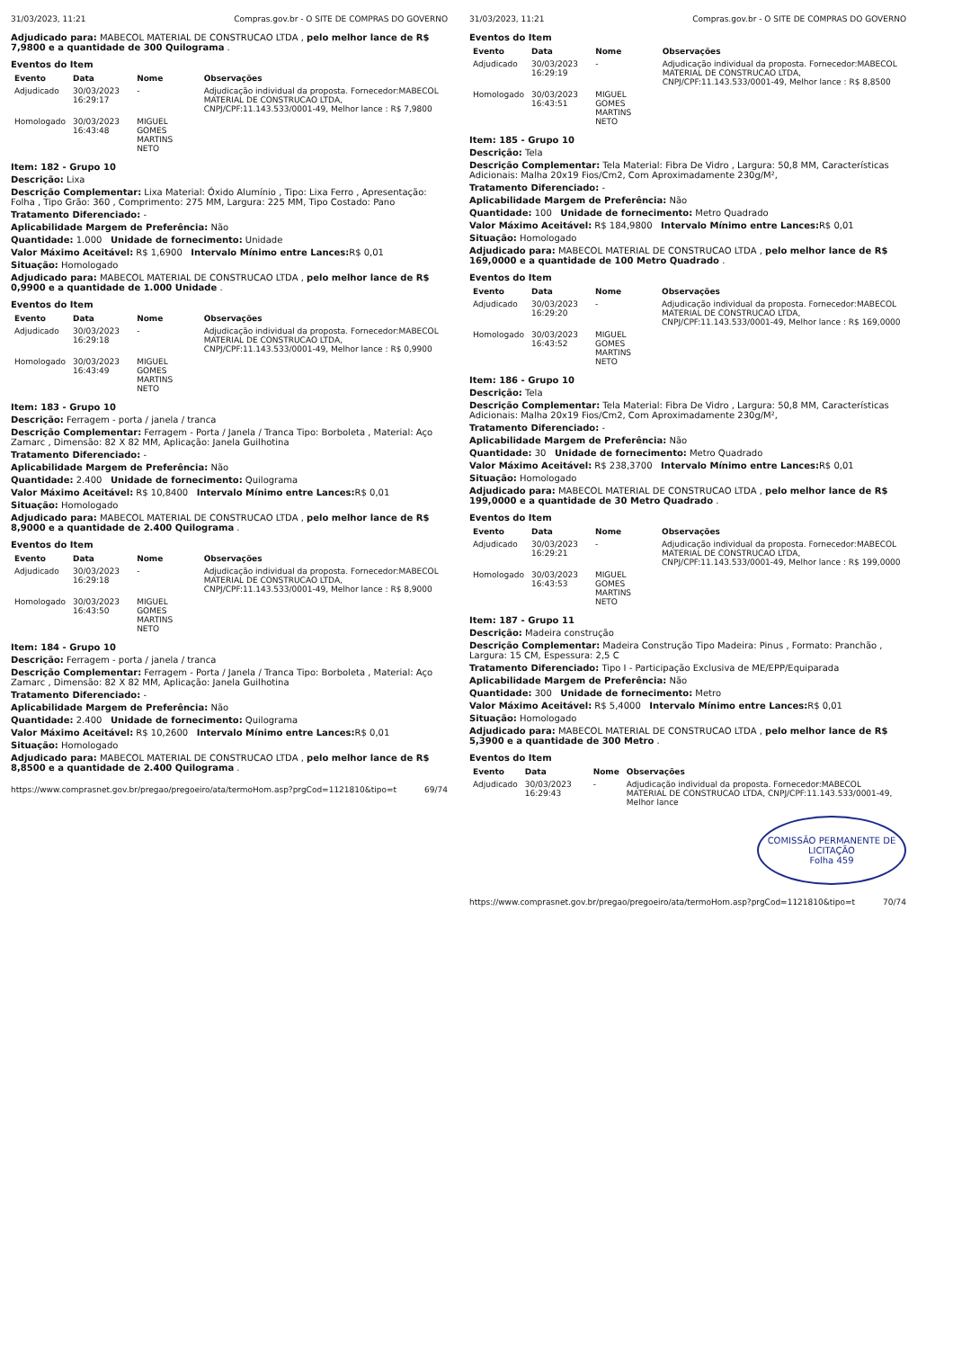31/03/2023, 11:21 Compras.gov.br - O SITE DE COMPRAS DO GOVERNO
Adjudicado para: MABECOL MATERIAL DE CONSTRUCAO LTDA , pelo melhor lance de R$ 7,9800 e a quantidade de 300 Quilograma .
Eventos do Item
| Evento | Data | Nome | Observações |
| --- | --- | --- | --- |
| Adjudicado | 30/03/2023 16:29:17 | - | Adjudicação individual da proposta. Fornecedor:MABECOL MATERIAL DE CONSTRUCAO LTDA, CNPJ/CPF:11.143.533/0001-49, Melhor lance : R$ 7,9800 |
| Homologado | 30/03/2023 16:43:48 | MIGUEL GOMES MARTINS NETO | |
Item: 182 - Grupo 10
Descrição: Lixa
Descrição Complementar: Lixa Material: Óxido Alumínio , Tipo: Lixa Ferro , Apresentação: Folha , Tipo Grão: 360 , Comprimento: 275 MM, Largura: 225 MM, Tipo Costado: Pano
Tratamento Diferenciado: -
Aplicabilidade Margem de Preferência: Não
Quantidade: 1.000 Unidade de fornecimento: Unidade
Valor Máximo Aceitável: R$ 1,6900 Intervalo Mínimo entre Lances: R$ 0,01
Situação: Homologado
Adjudicado para: MABECOL MATERIAL DE CONSTRUCAO LTDA , pelo melhor lance de R$ 0,9900 e a quantidade de 1.000 Unidade .
Eventos do Item
| Evento | Data | Nome | Observações |
| --- | --- | --- | --- |
| Adjudicado | 30/03/2023 16:29:18 | - | Adjudicação individual da proposta. Fornecedor:MABECOL MATERIAL DE CONSTRUCAO LTDA, CNPJ/CPF:11.143.533/0001-49, Melhor lance : R$ 0,9900 |
| Homologado | 30/03/2023 16:43:49 | MIGUEL GOMES MARTINS NETO | |
Item: 183 - Grupo 10
Descrição: Ferragem - porta / janela / tranca
Descrição Complementar: Ferragem - Porta / Janela / Tranca Tipo: Borboleta , Material: Aço Zamarc , Dimensão: 82 X 82 MM, Aplicação: Janela Guilhotina
Tratamento Diferenciado: -
Aplicabilidade Margem de Preferência: Não
Quantidade: 2.400 Unidade de fornecimento: Quilograma
Valor Máximo Aceitável: R$ 10,8400 Intervalo Mínimo entre Lances: R$ 0,01
Situação: Homologado
Adjudicado para: MABECOL MATERIAL DE CONSTRUCAO LTDA , pelo melhor lance de R$ 8,9000 e a quantidade de 2.400 Quilograma .
Eventos do Item
| Evento | Data | Nome | Observações |
| --- | --- | --- | --- |
| Adjudicado | 30/03/2023 16:29:18 | - | Adjudicação individual da proposta. Fornecedor:MABECOL MATERIAL DE CONSTRUCAO LTDA, CNPJ/CPF:11.143.533/0001-49, Melhor lance : R$ 8,9000 |
| Homologado | 30/03/2023 16:43:50 | MIGUEL GOMES MARTINS NETO | |
Item: 184 - Grupo 10
Descrição: Ferragem - porta / janela / tranca
Descrição Complementar: Ferragem - Porta / Janela / Tranca Tipo: Borboleta , Material: Aço Zamarc , Dimensão: 82 X 82 MM, Aplicação: Janela Guilhotina
Tratamento Diferenciado: -
Aplicabilidade Margem de Preferência: Não
Quantidade: 2.400 Unidade de fornecimento: Quilograma
Valor Máximo Aceitável: R$ 10,2600 Intervalo Mínimo entre Lances: R$ 0,01
Situação: Homologado
Adjudicado para: MABECOL MATERIAL DE CONSTRUCAO LTDA , pelo melhor lance de R$ 8,8500 e a quantidade de 2.400 Quilograma .
https://www.comprasnet.gov.br/pregao/pregoeiro/ata/termoHom.asp?prgCod=1121810&tipo=t 69/74
31/03/2023, 11:21 Compras.gov.br - O SITE DE COMPRAS DO GOVERNO
Eventos do Item
| Evento | Data | Nome | Observações |
| --- | --- | --- | --- |
| Adjudicado | 30/03/2023 16:29:19 | - | Adjudicação individual da proposta. Fornecedor:MABECOL MATERIAL DE CONSTRUCAO LTDA, CNPJ/CPF:11.143.533/0001-49, Melhor lance : R$ 8,8500 |
| Homologado | 30/03/2023 16:43:51 | MIGUEL GOMES MARTINS NETO | |
Item: 185 - Grupo 10
Descrição: Tela
Descrição Complementar: Tela Material: Fibra De Vidro , Largura: 50,8 MM, Características Adicionais: Malha 20x19 Fios/Cm2, Com Aproximadamente 230g/M²,
Tratamento Diferenciado: -
Aplicabilidade Margem de Preferência: Não
Quantidade: 100 Unidade de fornecimento: Metro Quadrado
Valor Máximo Aceitável: R$ 184,9800 Intervalo Mínimo entre Lances: R$ 0,01
Situação: Homologado
Adjudicado para: MABECOL MATERIAL DE CONSTRUCAO LTDA , pelo melhor lance de R$ 169,0000 e a quantidade de 100 Metro Quadrado .
Eventos do Item
| Evento | Data | Nome | Observações |
| --- | --- | --- | --- |
| Adjudicado | 30/03/2023 16:29:20 | - | Adjudicação individual da proposta. Fornecedor:MABECOL MATERIAL DE CONSTRUCAO LTDA, CNPJ/CPF:11.143.533/0001-49, Melhor lance : R$ 169,0000 |
| Homologado | 30/03/2023 16:43:52 | MIGUEL GOMES MARTINS NETO | |
Item: 186 - Grupo 10
Descrição: Tela
Descrição Complementar: Tela Material: Fibra De Vidro , Largura: 50,8 MM, Características Adicionais: Malha 20x19 Fios/Cm2, Com Aproximadamente 230g/M²,
Tratamento Diferenciado: -
Aplicabilidade Margem de Preferência: Não
Quantidade: 30 Unidade de fornecimento: Metro Quadrado
Valor Máximo Aceitável: R$ 238,3700 Intervalo Mínimo entre Lances: R$ 0,01
Situação: Homologado
Adjudicado para: MABECOL MATERIAL DE CONSTRUCAO LTDA , pelo melhor lance de R$ 199,0000 e a quantidade de 30 Metro Quadrado .
Eventos do Item
| Evento | Data | Nome | Observações |
| --- | --- | --- | --- |
| Adjudicado | 30/03/2023 16:29:21 | - | Adjudicação individual da proposta. Fornecedor:MABECOL MATERIAL DE CONSTRUCAO LTDA, CNPJ/CPF:11.143.533/0001-49, Melhor lance : R$ 199,0000 |
| Homologado | 30/03/2023 16:43:53 | MIGUEL GOMES MARTINS NETO | |
Item: 187 - Grupo 11
Descrição: Madeira construção
Descrição Complementar: Madeira Construção Tipo Madeira: Pinus , Formato: Pranchão , Largura: 15 CM, Espessura: 2,5 C
Tratamento Diferenciado: Tipo I - Participação Exclusiva de ME/EPP/Equiparada
Aplicabilidade Margem de Preferência: Não
Quantidade: 300 Unidade de fornecimento: Metro
Valor Máximo Aceitável: R$ 5,4000 Intervalo Mínimo entre Lances: R$ 0,01
Situação: Homologado
Adjudicado para: MABECOL MATERIAL DE CONSTRUCAO LTDA , pelo melhor lance de R$ 5,3900 e a quantidade de 300 Metro .
Eventos do Item
| Evento | Data | Nome | Observações |
| --- | --- | --- | --- |
| Adjudicado | 30/03/2023 16:29:43 | - | Adjudicação individual da proposta. Fornecedor:MABECOL MATERIAL DE CONSTRUCAO LTDA, CNPJ/CPF:11.143.533/0001-49, Melhor lance |
COMISSÃO PERMANENTE DE LICITAÇÃO
Folha 459
https://www.comprasnet.gov.br/pregao/pregoeiro/ata/termoHom.asp?prgCod=1121810&tipo=t 70/74